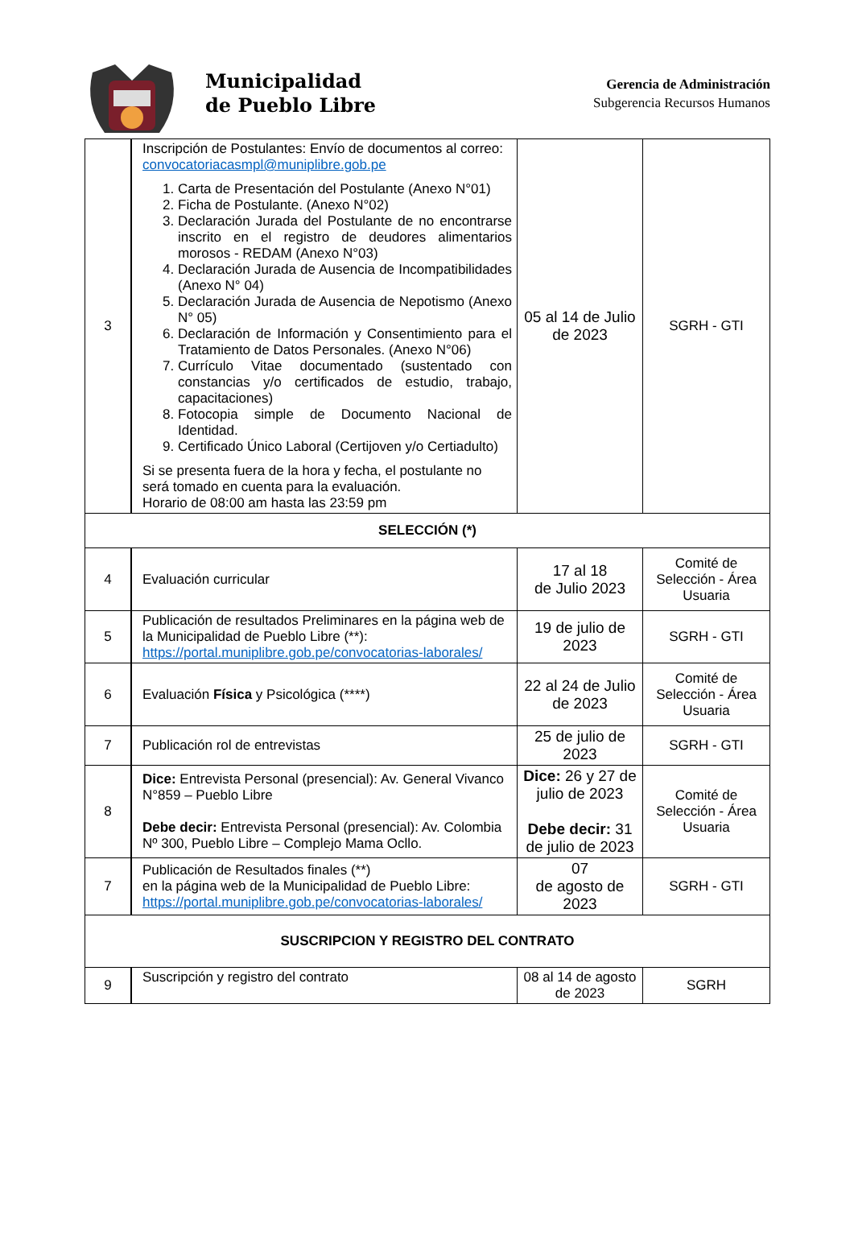Municipalidad
de Pueblo Libre
Gerencia de Administración
Subgerencia Recursos Humanos
| 3 | Inscripción de Postulantes: Envío de documentos al correo: convocatoriacasmpl@muniplibre.gob.pe 1. Carta de Presentación del Postulante (Anexo N°01) 2. Ficha de Postulante. (Anexo N°02) 3. Declaración Jurada del Postulante de no encontrarse inscrito en el registro de deudores alimentarios morosos - REDAM (Anexo N°03) 4. Declaración Jurada de Ausencia de Incompatibilidades (Anexo N° 04) 5. Declaración Jurada de Ausencia de Nepotismo (Anexo N° 05) 6. Declaración de Información y Consentimiento para el Tratamiento de Datos Personales. (Anexo N°06) 7. Currículo Vitae documentado (sustentado con constancias y/o certificados de estudio, trabajo, capacitaciones) 8. Fotocopia simple de Documento Nacional de Identidad. 9. Certificado Único Laboral (Certijoven y/o Certiadulto) Si se presenta fuera de la hora y fecha, el postulante no será tomado en cuenta para la evaluación. Horario de 08:00 am hasta las 23:59 pm | 05 al 14 de Julio de 2023 | SGRH - GTI |
| SELECCIÓN (*) | | | |
| 4 | Evaluación curricular | 17 al 18 de Julio 2023 | Comité de Selección - Área Usuaria |
| 5 | Publicación de resultados Preliminares en la página web de la Municipalidad de Pueblo Libre (**): https://portal.muniplibre.gob.pe/convocatorias-laborales/ | 19 de julio de 2023 | SGRH - GTI |
| 6 | Evaluación Física y Psicológica (****) | 22 al 24 de Julio de 2023 | Comité de Selección - Área Usuaria |
| 7 | Publicación rol de entrevistas | 25 de julio de 2023 | SGRH - GTI |
| 8 | Dice: Entrevista Personal (presencial): Av. General Vivanco N°859 – Pueblo Libre Debe decir: Entrevista Personal (presencial): Av. Colombia Nº 300, Pueblo Libre – Complejo Mama Ocllo. | Dice: 26 y 27 de julio de 2023 Debe decir: 31 de julio de 2023 | Comité de Selección - Área Usuaria |
| 7 | Publicación de Resultados finales (**) en la página web de la Municipalidad de Pueblo Libre: https://portal.muniplibre.gob.pe/convocatorias-laborales/ | 07 de agosto de 2023 | SGRH - GTI |
| SUSCRIPCION Y REGISTRO DEL CONTRATO | | | |
| 9 | Suscripción y registro del contrato | 08 al 14 de agosto de 2023 | SGRH |